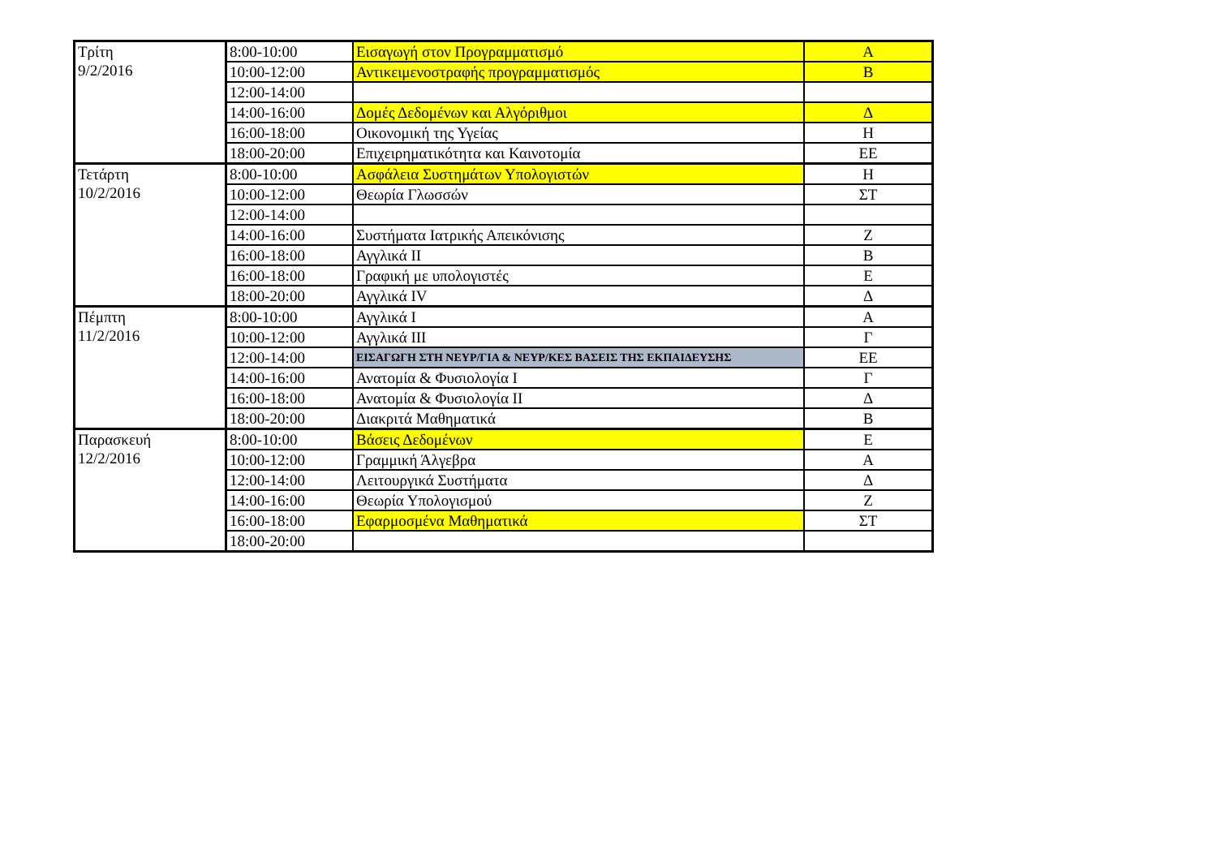| Τρίτη 9/2/2016 | 8:00-10:00 | Εισαγωγή στον Προγραμματισμό | Α |
| | 10:00-12:00 | Αντικειμενοστραφής προγραμματισμός | Β |
| | 12:00-14:00 | | |
| | 14:00-16:00 | Δομές Δεδομένων και Αλγόριθμοι | Δ |
| | 16:00-18:00 | Οικονομική της Υγείας | Η |
| | 18:00-20:00 | Επιχειρηματικότητα και Καινοτομία | ΕΕ |
| Τετάρτη 10/2/2016 | 8:00-10:00 | Ασφάλεια Συστημάτων Υπολογιστών | Η |
| | 10:00-12:00 | Θεωρία Γλωσσών | ΣΤ |
| | 12:00-14:00 | | |
| | 14:00-16:00 | Συστήματα Ιατρικής Απεικόνισης | Ζ |
| | 16:00-18:00 | Αγγλικά ΙΙ | Β |
| | 16:00-18:00 | Γραφική με υπολογιστές | Ε |
| | 18:00-20:00 | Αγγλικά ΙV | Δ |
| Πέμπτη 11/2/2016 | 8:00-10:00 | Αγγλικά Ι | Α |
| | 10:00-12:00 | Αγγλικά ΙΙΙ | Γ |
| | 12:00-14:00 | ΕΙΣΑΓΩΓΗ ΣΤΗ ΝΕΥΡ/ΓΙΑ & ΝΕΥΡ/ΚΕΣ ΒΑΣΕΙΣ ΤΗΣ ΕΚΠΑΙΔΕΥΣΗΣ | ΕΕ |
| | 14:00-16:00 | Ανατομία & Φυσιολογία Ι | Γ |
| | 16:00-18:00 | Ανατομία & Φυσιολογία ΙΙ | Δ |
| | 18:00-20:00 | Διακριτά Μαθηματικά | Β |
| Παρασκευή 12/2/2016 | 8:00-10:00 | Βάσεις Δεδομένων | Ε |
| | 10:00-12:00 | Γραμμική Άλγεβρα | Α |
| | 12:00-14:00 | Λειτουργικά Συστήματα | Δ |
| | 14:00-16:00 | Θεωρία Υπολογισμού | Ζ |
| | 16:00-18:00 | Εφαρμοσμένα Μαθηματικά | ΣΤ |
| | 18:00-20:00 | | |